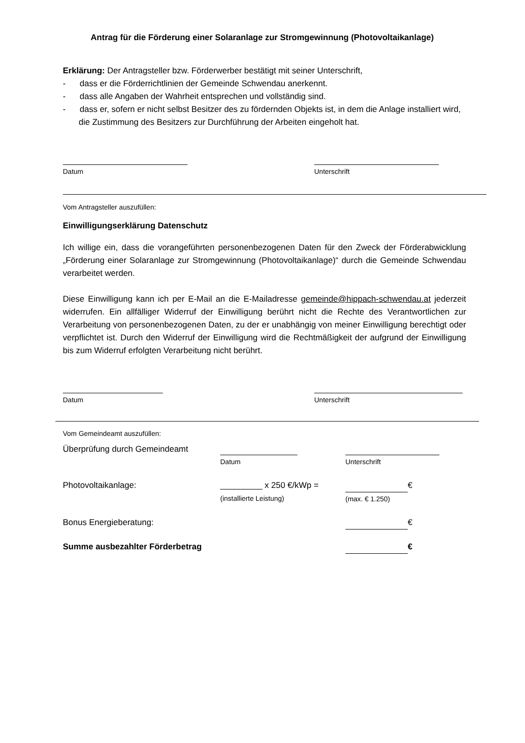Antrag für die Förderung einer Solaranlage zur Stromgewinnung (Photovoltaikanlage)
Erklärung: Der Antragsteller bzw. Förderwerber bestätigt mit seiner Unterschrift,
- dass er die Förderrichtlinien der Gemeinde Schwendau anerkennt.
- dass alle Angaben der Wahrheit entsprechen und vollständig sind.
- dass er, sofern er nicht selbst Besitzer des zu fördernden Objekts ist, in dem die Anlage installiert wird, die Zustimmung des Besitzers zur Durchführung der Arbeiten eingeholt hat.
Datum Unterschrift
Vom Antragsteller auszufüllen:
Einwilligungserklärung Datenschutz
Ich willige ein, dass die vorangeführten personenbezogenen Daten für den Zweck der Förderabwicklung „Förderung einer Solaranlage zur Stromgewinnung (Photovoltaikanlage)“ durch die Gemeinde Schwendau verarbeitet werden.
Diese Einwilligung kann ich per E-Mail an die E-Mailadresse gemeinde@hippach-schwendau.at jederzeit widerrufen. Ein allfälliger Widerruf der Einwilligung berührt nicht die Rechte des Verantwortlichen zur Verarbeitung von personenbezogenen Daten, zu der er unabhängig von meiner Einwilligung berechtigt oder verpflichtet ist. Durch den Widerruf der Einwilligung wird die Rechtmäßigkeit der aufgrund der Einwilligung bis zum Widerruf erfolgten Verarbeitung nicht berührt.
Datum Unterschrift
Vom Gemeindeamt auszufüllen:
Überprüfung durch Gemeindeamt
Datum Unterschrift
Photovoltaikanlage: _________ x 250 €/kWp =
(installierte Leistung)
€
(max. € 1.250)
Bonus Energieberatung: €
Summe ausbezahlter Förderbetrag €